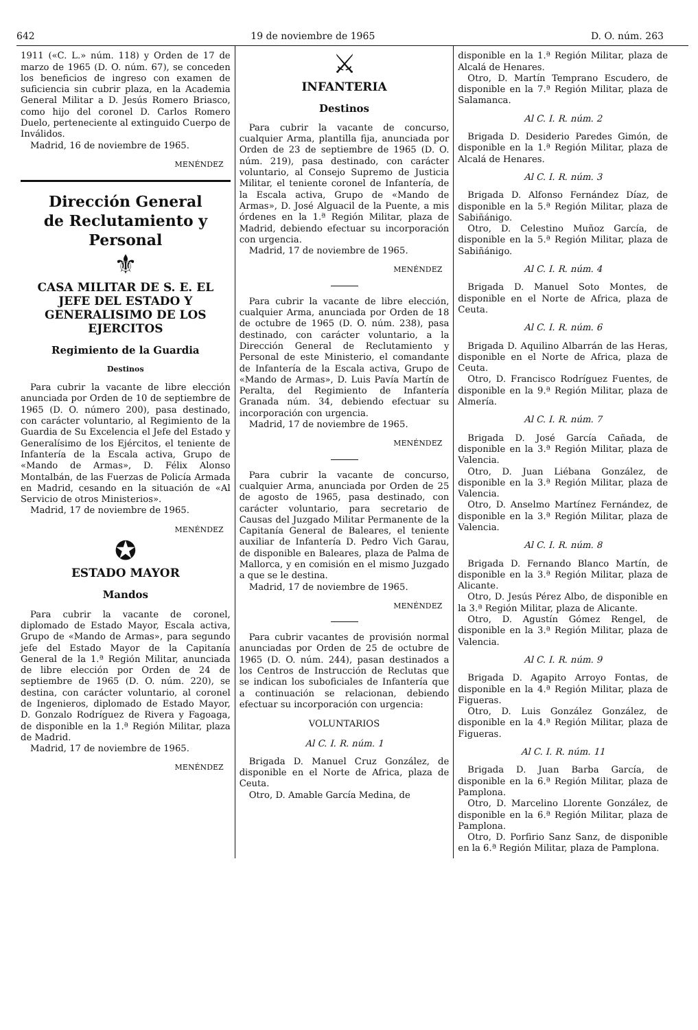642 19 de noviembre de 1965 D. O. núm. 263
1911 («C. L.» núm. 118) y Orden de 17 de marzo de 1965 (D. O. núm. 67), se conceden los beneficios de ingreso con examen de suficiencia sin cubrir plaza, en la Academia General Militar a D. Jesús Romero Briasco, como hijo del coronel D. Carlos Romero Duelo, perteneciente al extinguido Cuerpo de Inválidos.
Madrid, 16 de noviembre de 1965.
MENÉNDEZ
Dirección General
de Reclutamiento y Personal
⚜
CASA MILITAR DE S. E. EL JEFE DEL ESTADO Y GENERALISIMO DE LOS EJERCITOS
Regimiento de la Guardia
Destinos
Para cubrir la vacante de libre elección anunciada por Orden de 10 de septiembre de 1965 (D. O. número 200), pasa destinado, con carácter voluntario, al Regimiento de la Guardia de Su Excelencia el Jefe del Estado y Generalísimo de los Ejércitos, el teniente de Infantería de la Escala activa, Grupo de «Mando de Armas», D. Félix Alonso Montalbán, de las Fuerzas de Policía Armada en Madrid, cesando en la situación de «Al Servicio de otros Ministerios».
Madrid, 17 de noviembre de 1965.
MENÉNDEZ
✪
ESTADO MAYOR
Mandos
Para cubrir la vacante de coronel, diplomado de Estado Mayor, Escala activa, Grupo de «Mando de Armas», para segundo jefe del Estado Mayor de la Capitanía General de la 1.ª Región Militar, anunciada de libre elección por Orden de 24 de septiembre de 1965 (D. O. núm. 220), se destina, con carácter voluntario, al coronel de Ingenieros, diplomado de Estado Mayor, D. Gonzalo Rodríguez de Rivera y Fagoaga, de disponible en la 1.ª Región Militar, plaza de Madrid.
Madrid, 17 de noviembre de 1965.
MENÉNDEZ
⚔
INFANTERIA
Destinos
Para cubrir la vacante de concurso, cualquier Arma, plantilla fija, anunciada por Orden de 23 de septiembre de 1965 (D. O. núm. 219), pasa destinado, con carácter voluntario, al Consejo Supremo de Justicia Militar, el teniente coronel de Infantería, de la Escala activa, Grupo de «Mando de Armas», D. José Alguacil de la Puente, a mis órdenes en la 1.ª Región Militar, plaza de Madrid, debiendo efectuar su incorporación con urgencia.
Madrid, 17 de noviembre de 1965.
MENÉNDEZ
Para cubrir la vacante de libre elección, cualquier Arma, anunciada por Orden de 18 de octubre de 1965 (D. O. núm. 238), pasa destinado, con carácter voluntario, a la Dirección General de Reclutamiento y Personal de este Ministerio, el comandante de Infantería de la Escala activa, Grupo de «Mando de Armas», D. Luis Pavía Martín de Peralta, del Regimiento de Infantería Granada núm. 34, debiendo efectuar su incorporación con urgencia.
Madrid, 17 de noviembre de 1965.
MENÉNDEZ
Para cubrir la vacante de concurso, cualquier Arma, anunciada por Orden de 25 de agosto de 1965, pasa destinado, con carácter voluntario, para secretario de Causas del Juzgado Militar Permanente de la Capitanía General de Baleares, el teniente auxiliar de Infantería D. Pedro Vich Garau, de disponible en Baleares, plaza de Palma de Mallorca, y en comisión en el mismo Juzgado a que se le destina.
Madrid, 17 de noviembre de 1965.
MENÉNDEZ
Para cubrir vacantes de provisión normal anunciadas por Orden de 25 de octubre de 1965 (D. O. núm. 244), pasan destinados a los Centros de Instrucción de Reclutas que se indican los suboficiales de Infantería que a continuación se relacionan, debiendo efectuar su incorporación con urgencia:
VOLUNTARIOS
Al C. I. R. núm. 1
Brigada D. Manuel Cruz González, de disponible en el Norte de Africa, plaza de Ceuta.
Otro, D. Amable García Medina, de
disponible en la 1.ª Región Militar, plaza de Alcalá de Henares.
Otro, D. Martín Temprano Escudero, de disponible en la 7.ª Región Militar, plaza de Salamanca.
Al C. I. R. núm. 2
Brigada D. Desiderio Paredes Gimón, de disponible en la 1.ª Región Militar, plaza de Alcalá de Henares.
Al C. I. R. núm. 3
Brigada D. Alfonso Fernández Díaz, de disponible en la 5.ª Región Militar, plaza de Sabiñánigo.
Otro, D. Celestino Muñoz García, de disponible en la 5.ª Región Militar, plaza de Sabiñánigo.
Al C. I. R. núm. 4
Brigada D. Manuel Soto Montes, de disponible en el Norte de Africa, plaza de Ceuta.
Al C. I. R. núm. 6
Brigada D. Aquilino Albarrán de las Heras, disponible en el Norte de Africa, plaza de Ceuta.
Otro, D. Francisco Rodríguez Fuentes, de disponible en la 9.ª Región Militar, plaza de Almería.
Al C. I. R. núm. 7
Brigada D. José García Cañada, de disponible en la 3.ª Región Militar, plaza de Valencia.
Otro, D. Juan Liébana González, de disponible en la 3.ª Región Militar, plaza de Valencia.
Otro, D. Anselmo Martínez Fernández, de disponible en la 3.ª Región Militar, plaza de Valencia.
Al C. I. R. núm. 8
Brigada D. Fernando Blanco Martín, de disponible en la 3.ª Región Militar, plaza de Alicante.
Otro, D. Jesús Pérez Albo, de disponible en la 3.ª Región Militar, plaza de Alicante.
Otro, D. Agustín Gómez Rengel, de disponible en la 3.ª Región Militar, plaza de Valencia.
Al C. I. R. núm. 9
Brigada D. Agapito Arroyo Fontas, de disponible en la 4.ª Región Militar, plaza de Figueras.
Otro, D. Luis González González, de disponible en la 4.ª Región Militar, plaza de Figueras.
Al C. I. R. núm. 11
Brigada D. Juan Barba García, de disponible en la 6.ª Región Militar, plaza de Pamplona.
Otro, D. Marcelino Llorente González, de disponible en la 6.ª Región Militar, plaza de Pamplona.
Otro, D. Porfirio Sanz Sanz, de disponible en la 6.ª Región Militar, plaza de Pamplona.